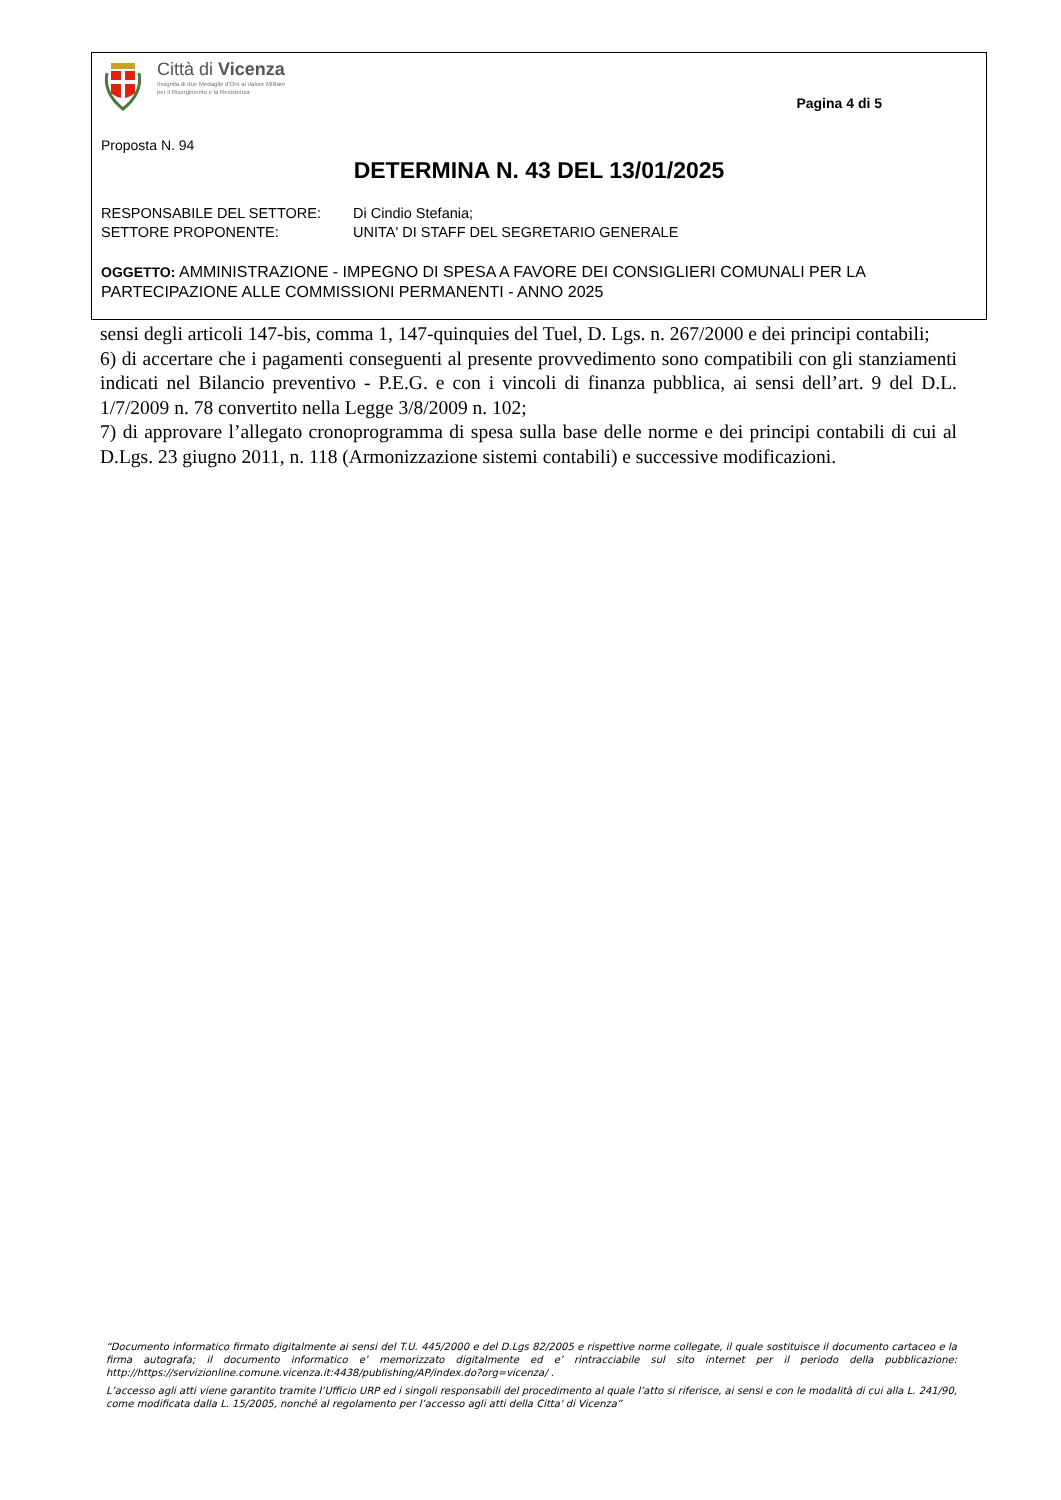Città di Vicenza
Insignita di due Medaglie d'Oro al Valore Militare
per il Risorgimento e la Resistenza
Pagina 4 di 5
Proposta N. 94
DETERMINA N. 43 DEL 13/01/2025
RESPONSABILE DEL SETTORE: Di Cindio Stefania;
SETTORE PROPONENTE: UNITA' DI STAFF DEL SEGRETARIO GENERALE
OGGETTO: AMMINISTRAZIONE - IMPEGNO DI SPESA A FAVORE DEI CONSIGLIERI COMUNALI PER LA PARTECIPAZIONE ALLE COMMISSIONI PERMANENTI - ANNO 2025
sensi degli articoli 147-bis, comma 1, 147-quinquies del Tuel, D. Lgs. n. 267/2000 e dei principi contabili;
6) di accertare che i pagamenti conseguenti al presente provvedimento sono compatibili con gli stanziamenti indicati nel Bilancio preventivo - P.E.G. e con i vincoli di finanza pubblica, ai sensi dell’art. 9 del D.L. 1/7/2009 n. 78 convertito nella Legge 3/8/2009 n. 102;
7) di approvare l’allegato cronoprogramma di spesa sulla base delle norme e dei principi contabili di cui al D.Lgs. 23 giugno 2011, n. 118 (Armonizzazione sistemi contabili) e successive modificazioni.
“Documento informatico firmato digitalmente ai sensi del T.U. 445/2000 e del D.Lgs 82/2005 e rispettive norme collegate, il quale sostituisce il documento cartaceo e la firma autografa; il documento informatico e’ memorizzato digitalmente ed e’ rintracciabile sul sito internet per il periodo della pubblicazione: http://https://servizionline.comune.vicenza.it:4438/publishing/AP/index.do?org=vicenza/ .
L’accesso agli atti viene garantito tramite l’Ufficio URP ed i singoli responsabili del procedimento al quale l’atto si riferisce, ai sensi e con le modalità di cui alla L. 241/90, come modificata dalla L. 15/2005, nonché al regolamento per l’accesso agli atti della Citta' di Vicenza”